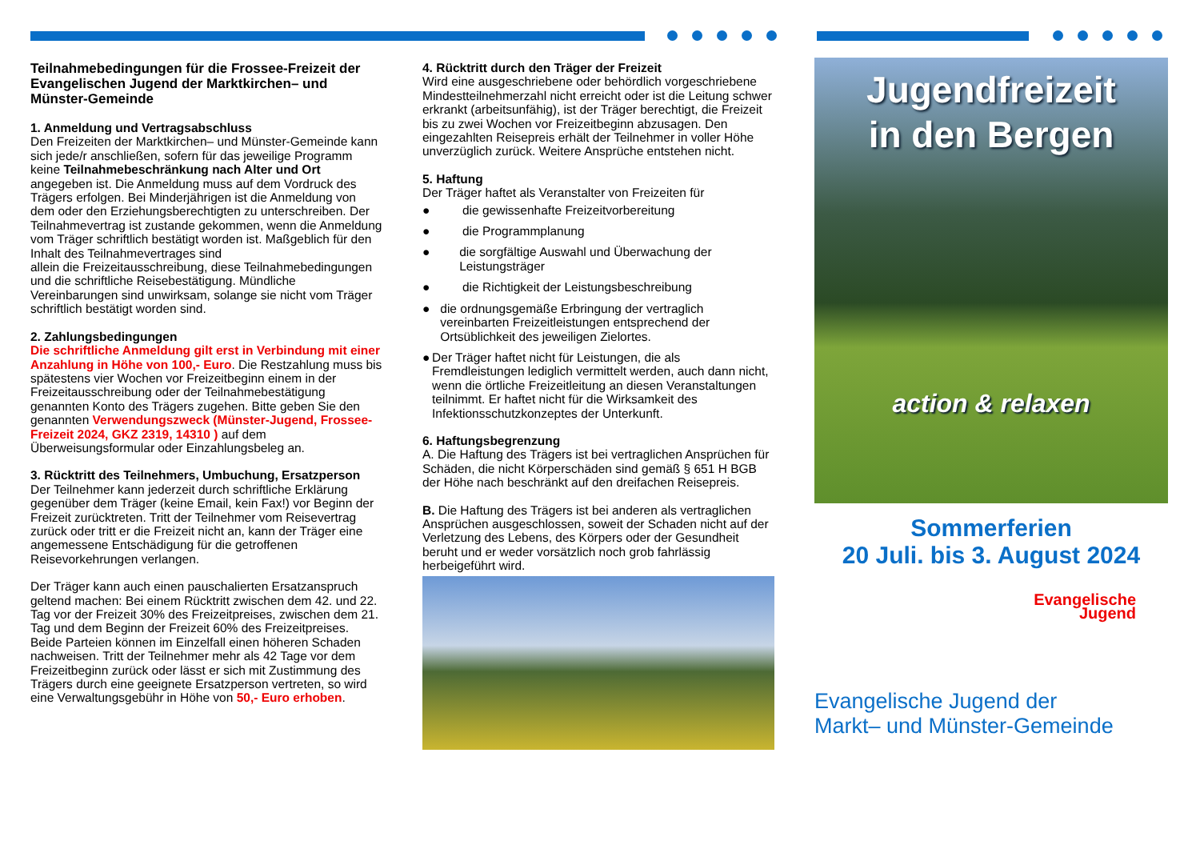Teilnahmebedingungen für die Frossee-Freizeit der Evangelischen Jugend der Marktkirchen– und Münster-Gemeinde
1. Anmeldung und Vertragsabschluss
Den Freizeiten der Marktkirchen– und Münster-Gemeinde kann sich jede/r anschließen, sofern für das jeweilige Programm keine Teilnahmebeschränkung nach Alter und Ort angegeben ist. Die Anmeldung muss auf dem Vordruck des Trägers erfolgen. Bei Minderjährigen ist die Anmeldung von dem oder den Erziehungsberechtigten zu unterschreiben. Der Teilnahmevertrag ist zustande gekommen, wenn die Anmeldung vom Träger schriftlich bestätigt worden ist. Maßgeblich für den Inhalt des Teilnahmevertrages sind
allein die Freizeitausschreibung, diese Teilnahmebedingungen und die schriftliche Reisebestätigung. Mündliche Vereinbarungen sind unwirksam, solange sie nicht vom Träger schriftlich bestätigt worden sind.
2. Zahlungsbedingungen
Die schriftliche Anmeldung gilt erst in Verbindung mit einer Anzahlung in Höhe von 100,- Euro. Die Restzahlung muss bis spätestens vier Wochen vor Freizeitbeginn einem in der Freizeitausschreibung oder der Teilnahmebestätigung genannten Konto des Trägers zugehen. Bitte geben Sie den genannten Verwendungszweck (Münster-Jugend, Frossee-Freizeit 2024, GKZ 2319, 14310 ) auf dem Überweisungsformular oder Einzahlungsbeleg an.
3. Rücktritt des Teilnehmers, Umbuchung, Ersatzperson
Der Teilnehmer kann jederzeit durch schriftliche Erklärung gegenüber dem Träger (keine Email, kein Fax!) vor Beginn der Freizeit zurücktreten. Tritt der Teilnehmer vom Reisevertrag zurück oder tritt er die Freizeit nicht an, kann der Träger eine angemessene Entschädigung für die getroffenen Reisevorkehrungen verlangen.
Der Träger kann auch einen pauschalierten Ersatzanspruch geltend machen: Bei einem Rücktritt zwischen dem 42. und 22. Tag vor der Freizeit 30% des Freizeitpreises, zwischen dem 21. Tag und dem Beginn der Freizeit 60% des Freizeitpreises. Beide Parteien können im Einzelfall einen höheren Schaden nachweisen. Tritt der Teilnehmer mehr als 42 Tage vor dem Freizeitbeginn zurück oder lässt er sich mit Zustimmung des Trägers durch eine geeignete Ersatzperson vertreten, so wird eine Verwaltungsgebühr in Höhe von 50,- Euro erhoben.
4. Rücktritt durch den Träger der Freizeit
Wird eine ausgeschriebene oder behördlich vorgeschriebene Mindestteilnehmerzahl nicht erreicht oder ist die Leitung schwer erkrankt (arbeitsunfähig), ist der Träger berechtigt, die Freizeit bis zu zwei Wochen vor Freizeitbeginn abzusagen. Den eingezahlten Reisepreis erhält der Teilnehmer in voller Höhe unverzüglich zurück. Weitere Ansprüche entstehen nicht.
5. Haftung
Der Träger haftet als Veranstalter von Freizeiten für
● die gewissenhafte Freizeitvorbereitung
● die Programmplanung
● die sorgfältige Auswahl und Überwachung der Leistungsträger
● die Richtigkeit der Leistungsbeschreibung
● die ordnungsgemäße Erbringung der vertraglich vereinbarten Freizeitleistungen entsprechend der Ortsüblichkeit des jeweiligen Zielortes.
● Der Träger haftet nicht für Leistungen, die als Fremdleistungen lediglich vermittelt werden, auch dann nicht, wenn die örtliche Freizeitleitung an diesen Veranstaltungen teilnimmt. Er haftet nicht für die Wirksamkeit des Infektionsschutzkonzeptes der Unterkunft.
6. Haftungsbegrenzung
A. Die Haftung des Trägers ist bei vertraglichen Ansprüchen für Schäden, die nicht Körperschäden sind gemäß § 651 H BGB der Höhe nach beschränkt auf den dreifachen Reisepreis.
B. Die Haftung des Trägers ist bei anderen als vertraglichen Ansprüchen ausgeschlossen, soweit der Schaden nicht auf der Verletzung des Lebens, des Körpers oder der Gesundheit beruht und er weder vorsätzlich noch grob fahrlässig herbeigeführt wird.
Jugendfreizeit
in den Bergen
action & relaxen
Sommerferien
20 Juli. bis 3. August 2024
Evangelische
Jugend
Evangelische Jugend der
Markt– und Münster-Gemeinde